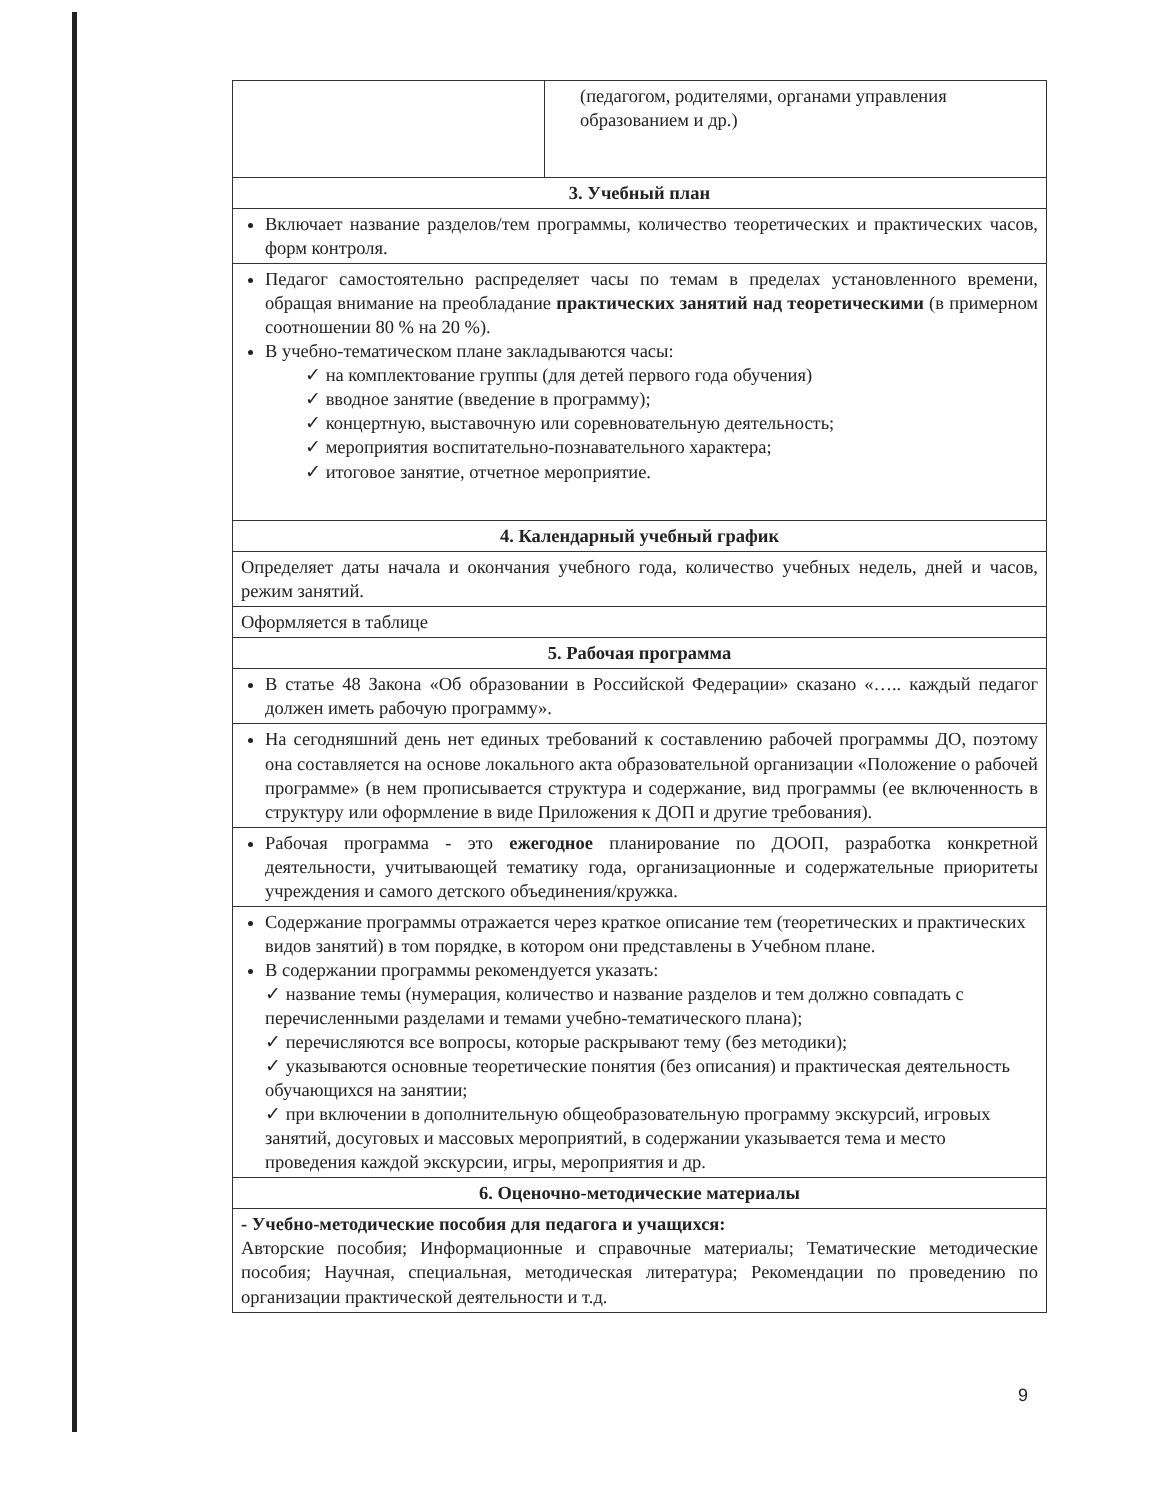| | (педагогом, родителями, органами управления образованием и др.) |
| 3. Учебный план | |
| Включает название разделов/тем программы, количество теоретических и практических часов, форм контроля. | |
| Педагог самостоятельно распределяет часы по темам в пределах установленного времени, обращая внимание на преобладание практических занятий над теоретическими (в примерном соотношении 80 % на 20 %). В учебно-тематическом плане закладываются часы: ✓ на комплектование группы (для детей первого года обучения) ✓ вводное занятие (введение в программу); ✓ концертную, выставочную или соревновательную деятельность; ✓ мероприятия воспитательно-познавательного характера; ✓ итоговое занятие, отчетное мероприятие. | |
| 4. Календарный учебный график | |
| Определяет даты начала и окончания учебного года, количество учебных недель, дней и часов, режим занятий. | |
| Оформляется в таблице | |
| 5. Рабочая программа | |
| В статье 48 Закона «Об образовании в Российской Федерации» сказано «….. каждый педагог должен иметь рабочую программу». | |
| На сегодняшний день нет единых требований к составлению рабочей программы ДО, поэтому она составляется на основе локального акта образовательной организации «Положение о рабочей программе» (в нем прописывается структура и содержание, вид программы (ее включенность в структуру или оформление в виде Приложения к ДОП и другие требования). | |
| Рабочая программа - это ежегодное планирование по ДООП, разработка конкретной деятельности, учитывающей тематику года, организационные и содержательные приоритеты учреждения и самого детского объединения/кружка. | |
| Содержание программы отражается через краткое описание тем (теоретических и практических видов занятий) в том порядке, в котором они представлены в Учебном плане. В содержании программы рекомендуется указать: ✓ название темы (нумерация, количество и название разделов и тем должно совпадать с перечисленными разделами и темами учебно-тематического плана); ✓ перечисляются все вопросы, которые раскрывают тему (без методики); ✓ указываются основные теоретические понятия (без описания) и практическая деятельность обучающихся на занятии; ✓ при включении в дополнительную общеобразовательную программу экскурсий, игровых занятий, досуговых и массовых мероприятий, в содержании указывается тема и место проведения каждой экскурсии, игры, мероприятия и др. | |
| 6. Оценочно-методические материалы | |
| - Учебно-методические пособия для педагога и учащихся: Авторские пособия; Информационные и справочные материалы; Тематические методические пособия; Научная, специальная, методическая литература; Рекомендации по проведению по организации практической деятельности и т.д. | |
9